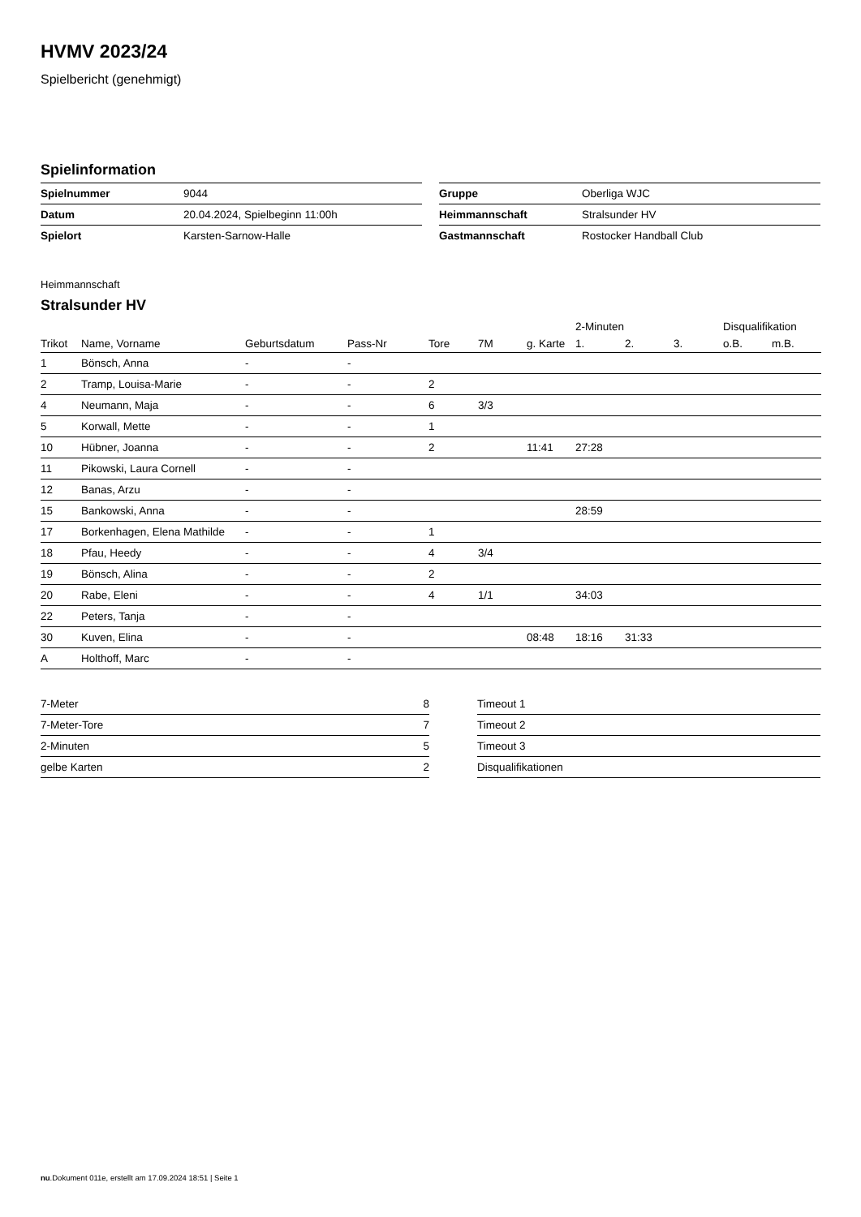HVMV 2023/24
Spielbericht (genehmigt)
Spielinformation
| Spielnummer | 9044 |
| Datum | 20.04.2024, Spielbeginn 11:00h |
| Spielort | Karsten-Sarnow-Halle |
| Gruppe | Oberliga WJC |
| Heimmannschaft | Stralsunder HV |
| Gastmannschaft | Rostocker Handball Club |
Heimmannschaft
Stralsunder HV
| | | | | | | | 2-Minuten | | | Disqualifikation | |
| --- | --- | --- | --- | --- | --- | --- | --- | --- | --- | --- | --- |
| Trikot | Name, Vorname | Geburtsdatum | Pass-Nr | Tore | 7M | g. Karte | 1. | 2. | 3. | o.B. | m.B. |
| 1 | Bönsch, Anna | - | - | | | | | | | | |
| 2 | Tramp, Louisa-Marie | - | - | 2 | | | | | | | |
| 4 | Neumann, Maja | - | - | 6 | 3/3 | | | | | | |
| 5 | Korwall, Mette | - | - | 1 | | | | | | | |
| 10 | Hübner, Joanna | - | - | 2 | | 11:41 | 27:28 | | | | |
| 11 | Pikowski, Laura Cornell | - | - | | | | | | | | |
| 12 | Banas, Arzu | - | - | | | | | | | | |
| 15 | Bankowski, Anna | - | - | | | | 28:59 | | | | |
| 17 | Borkenhagen, Elena Mathilde | - | - | 1 | | | | | | | |
| 18 | Pfau, Heedy | - | - | 4 | 3/4 | | | | | | |
| 19 | Bönsch, Alina | - | - | 2 | | | | | | | |
| 20 | Rabe, Eleni | - | - | 4 | 1/1 | | 34:03 | | | | |
| 22 | Peters, Tanja | - | - | | | | | | | | |
| 30 | Kuven, Elina | - | - | | | 08:48 | 18:16 | 31:33 | | | |
| A | Holthoff, Marc | - | - | | | | | | | | |
| 7-Meter | 8 |
| 7-Meter-Tore | 7 |
| 2-Minuten | 5 |
| gelbe Karten | 2 |
| Timeout 1 |
| Timeout 2 |
| Timeout 3 |
| Disqualifikationen |
nu.Dokument 011e, erstellt am 17.09.2024 18:51 | Seite 1